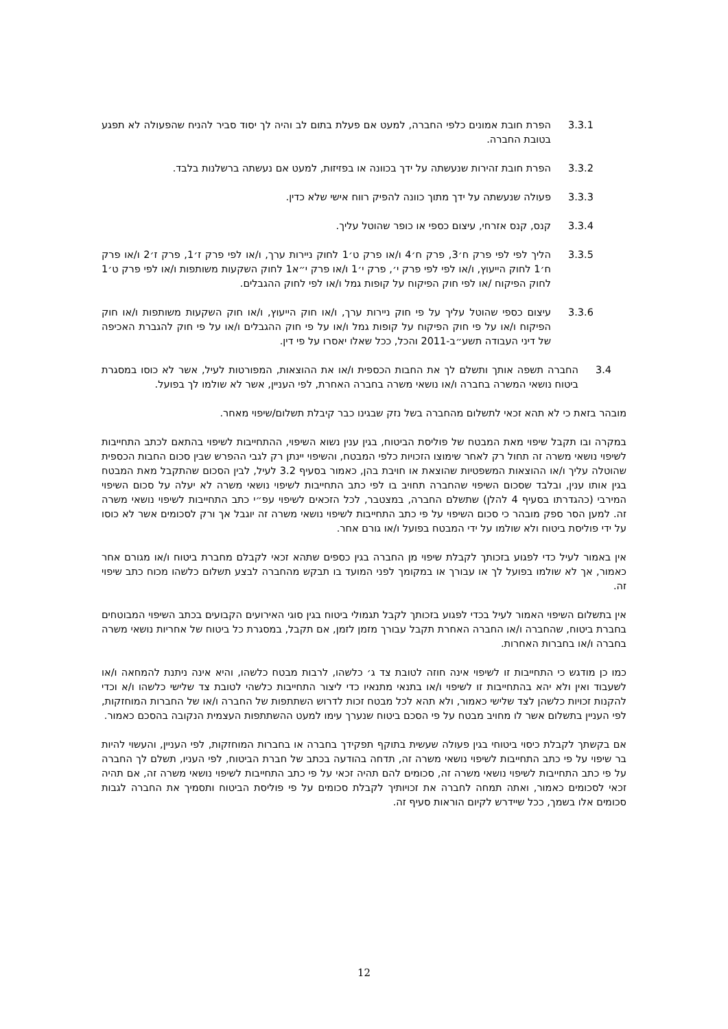3.3.1 הפרת חובת אמונים כלפי החברה, למעט אם פעלת בתום לב והיה לך יסוד סביר להניח שהפעולה לא תפגע בטובת החברה.
3.3.2 הפרת חובת זהירות שנעשתה על ידך בכוונה או בפזיזות, למעט אם נעשתה ברשלנות בלבד.
3.3.3 פעולה שנעשתה על ידך מתוך כוונה להפיק רווח אישי שלא כדין.
3.3.4 קנס, קנס אזרחי, עיצום כספי או כופר שהוטל עליך.
3.3.5 הליך לפי לפי פרק ח׳3, פרק ח׳4 ו/או פרק ט׳1 לחוק ניירות ערך, ו/או לפי פרק ז׳1, פרק ז׳2 ו/או פרק ח׳1 לחוק הייעוץ, ו/או לפי לפי פרק י׳, פרק י׳1 ו/או פרק י״א1 לחוק השקעות משותפות ו/או לפי פרק ט׳1 לחוק הפיקוח /או לפי חוק הפיקוח על קופות גמל ו/או לפי לחוק ההגבלים.
3.3.6 עיצום כספי שהוטל עליך על פי חוק ניירות ערך, ו/או חוק הייעוץ, ו/או חוק השקעות משותפות ו/או חוק הפיקוח ו/או על פי חוק הפיקוח על קופות גמל ו/או על פי חוק ההגבלים ו/או על פי חוק להגברת האכיפה של דיני העבודה תשע״ב-2011 והכל, ככל שאלו יאסרו על פי דין.
3.4 החברה תשפה אותך ותשלם לך את החבות הכספית ו/או את ההוצאות, המפורטות לעיל, אשר לא כוסו במסגרת ביטוח נושאי המשרה בחברה ו/או נושאי משרה בחברה האחרת, לפי העניין, אשר לא שולמו לך בפועל.
מובהר בזאת כי לא תהא זכאי לתשלום מהחברה בשל נזק שבגינו כבר קיבלת תשלום/שיפוי מאחר.
במקרה ובו תקבל שיפוי מאת המבטח של פוליסת הביטוח, בגין ענין נשוא השיפוי, ההתחייבות לשיפוי בהתאם לכתב התחייבות לשיפוי נושאי משרה זה תחול רק לאחר שימוצו הזכויות כלפי המבטח, והשיפוי יינתן רק לגבי ההפרש שבין סכום החבות הכספית שהוטלה עליך ו/או ההוצאות המשפטיות שהוצאת או חויבת בהן, כאמור בסעיף 3.2 לעיל, לבין הסכום שהתקבל מאת המבטח בגין אותו ענין, ובלבד שסכום השיפוי שהחברה תחויב בו לפי כתב התחייבות לשיפוי נושאי משרה לא יעלה על סכום השיפוי המירבי (כהגדרתו בסעיף 4 להלן) שתשלם החברה, במצטבר, לכל הזכאים לשיפוי עפ״י כתב התחייבות לשיפוי נושאי משרה זה. למען הסר ספק מובהר כי סכום השיפוי על פי כתב התחייבות לשיפוי נושאי משרה זה יוגבל אך ורק לסכומים אשר לא כוסו על ידי פוליסת ביטוח ולא שולמו על ידי המבטח בפועל ו/או גורם אחר.
אין באמור לעיל כדי לפגוע בזכותך לקבלת שיפוי מן החברה בגין כספים שתהא זכאי לקבלם מחברת ביטוח ו/או מגורם אחר כאמור, אך לא שולמו בפועל לך או עבורך או במקומך לפני המועד בו תבקש מהחברה לבצע תשלום כלשהו מכוח כתב שיפוי זה.
אין בתשלום השיפוי האמור לעיל בכדי לפגוע בזכותך לקבל תגמולי ביטוח בגין סוגי האירועים הקבועים בכתב השיפוי המבוטחים בחברת ביטוח, שהחברה ו/או החברה האחרת תקבל עבורך מזמן לזמן, אם תקבל, במסגרת כל ביטוח של אחריות נושאי משרה בחברה ו/או בחברות האחרות.
כמו כן מודגש כי התחייבות זו לשיפוי אינה חוזה לטובת צד ג׳ כלשהו, לרבות מבטח כלשהו, והיא אינה ניתנת להמחאה ו/או לשעבוד ואין ולא יהא בהתחייבות זו לשיפוי ו/או בתנאי מתנאיו כדי ליצור התחייבות כלשהי לטובת צד שלישי כלשהו ו/א וכדי להקנות זכויות כלשהן לצד שלישי כאמור, ולא תהא לכל מבטח זכות לדרוש השתתפות של החברה ו/או של החברות המוחזקות, לפי העניין בתשלום אשר לו מחויב מבטח על פי הסכם ביטוח שנערך עימו למעט ההשתתפות העצמית הנקובה בהסכם כאמור.
אם בקשתך לקבלת כיסוי ביטוחי בגין פעולה שעשית בתוקף תפקידך בחברה או בחברות המוחזקות, לפי העניין, והעשוי להיות בר שיפוי על פי כתב התחייבות לשיפוי נושאי משרה זה, תדחה בהודעה בכתב של חברת הביטוח, לפי העניו, תשלם לך החברה על פי כתב התחייבות לשיפוי נושאי משרה זה, סכומים להם תהיה זכאי על פי כתב התחייבות לשיפוי נושאי משרה זה, אם תהיה זכאי לסכומים כאמור, ואתה תמחה לחברה את זכויותיך לקבלת סכומים על פי פוליסת הביטוח ותסמיך את החברה לגבות סכומים אלו בשמך, ככל שיידרש לקיום הוראות סעיף זה.
12